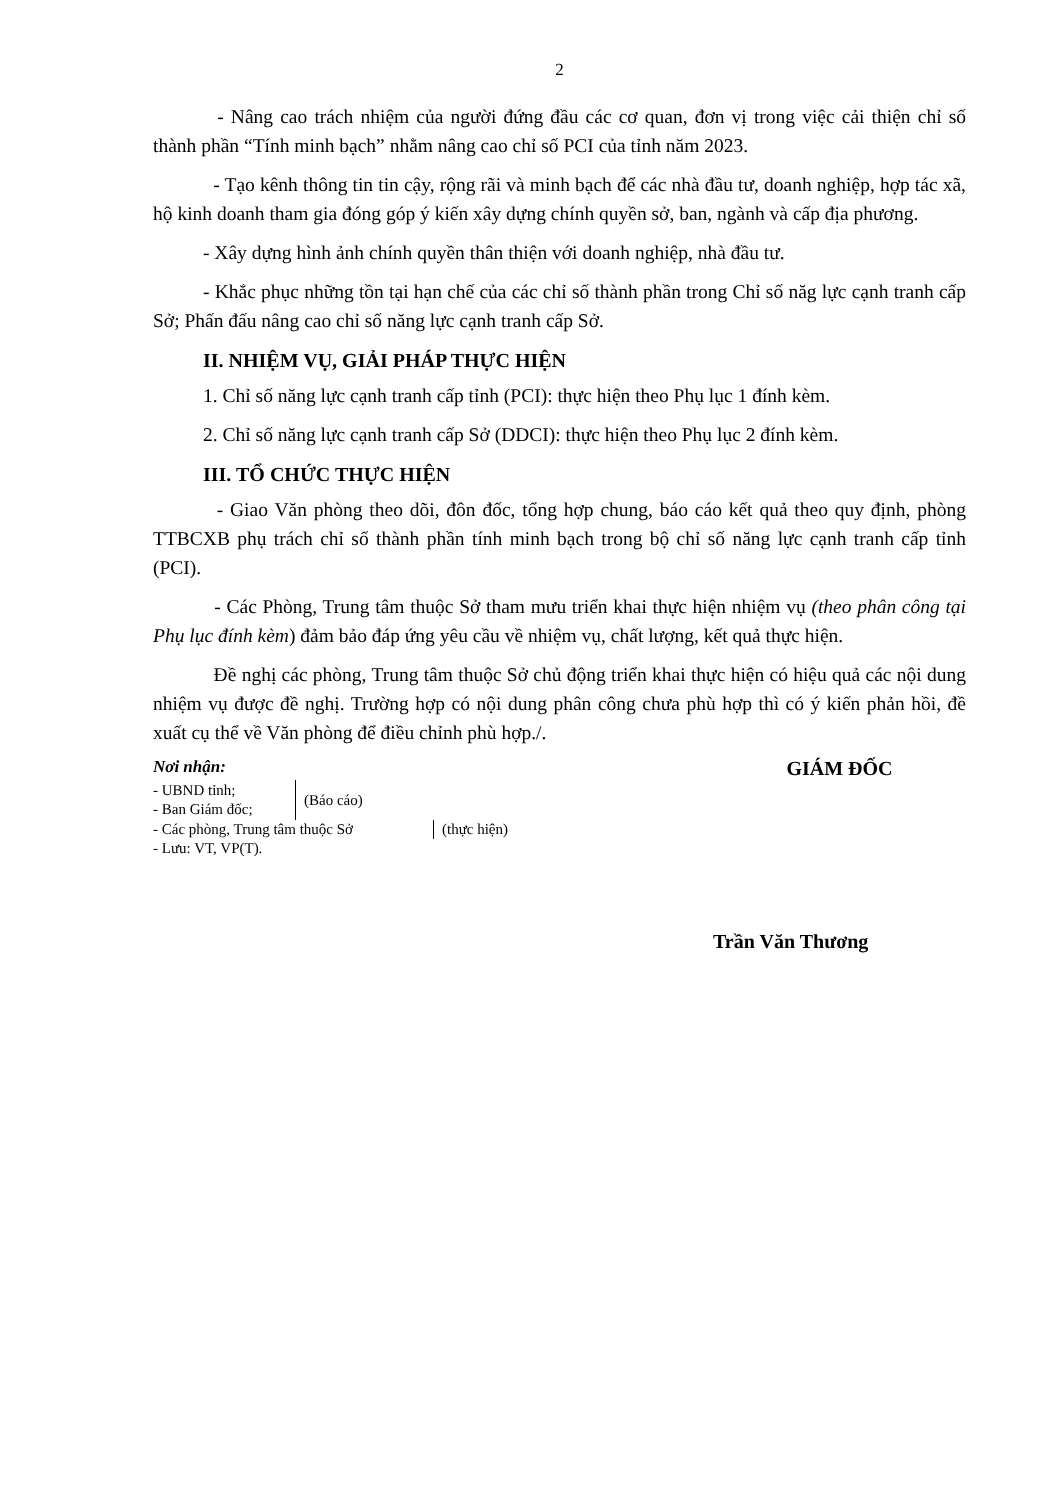2
- Nâng cao trách nhiệm của người đứng đầu các cơ quan, đơn vị trong việc cải thiện chỉ số thành phần “Tính minh bạch” nhằm nâng cao chỉ số PCI của tỉnh năm 2023.
- Tạo kênh thông tin tin cậy, rộng rãi và minh bạch để các nhà đầu tư, doanh nghiệp, hợp tác xã, hộ kinh doanh tham gia đóng góp ý kiến xây dựng chính quyền sở, ban, ngành và cấp địa phương.
- Xây dựng hình ảnh chính quyền thân thiện với doanh nghiệp, nhà đầu tư.
- Khắc phục những tồn tại hạn chế của các chỉ số thành phần trong Chỉ số năg lực cạnh tranh cấp Sở; Phấn đấu nâng cao chỉ số năng lực cạnh tranh cấp Sở.
II. NHIỆM VỤ, GIẢI PHÁP THỰC HIỆN
1. Chỉ số năng lực cạnh tranh cấp tỉnh (PCI): thực hiện theo Phụ lục 1 đính kèm.
2. Chỉ số năng lực cạnh tranh cấp Sở (DDCI): thực hiện theo Phụ lục 2 đính kèm.
III. TỔ CHỨC THỰC HIỆN
- Giao Văn phòng theo dõi, đôn đốc, tổng hợp chung, báo cáo kết quả theo quy định, phòng TTBCXB phụ trách chỉ số thành phần tính minh bạch trong bộ chỉ số năng lực cạnh tranh cấp tỉnh (PCI).
- Các Phòng, Trung tâm thuộc Sở tham mưu triển khai thực hiện nhiệm vụ (theo phân công tại Phụ lục đính kèm) đảm bảo đáp ứng yêu cầu về nhiệm vụ, chất lượng, kết quả thực hiện.
Đề nghị các phòng, Trung tâm thuộc Sở chủ động triển khai thực hiện có hiệu quả các nội dung nhiệm vụ được đề nghị. Trường hợp có nội dung phân công chưa phù hợp thì có ý kiến phản hồi, đề xuất cụ thể về Văn phòng để điều chỉnh phù hợp./.
Nơi nhận:
- UBND tỉnh;
- Ban Giám đốc;
(Báo cáo)
- Các phòng, Trung tâm thuộc Sở (thực hiện)
- Lưu: VT, VP(T).
GIÁM ĐỐC
Trần Văn Thương